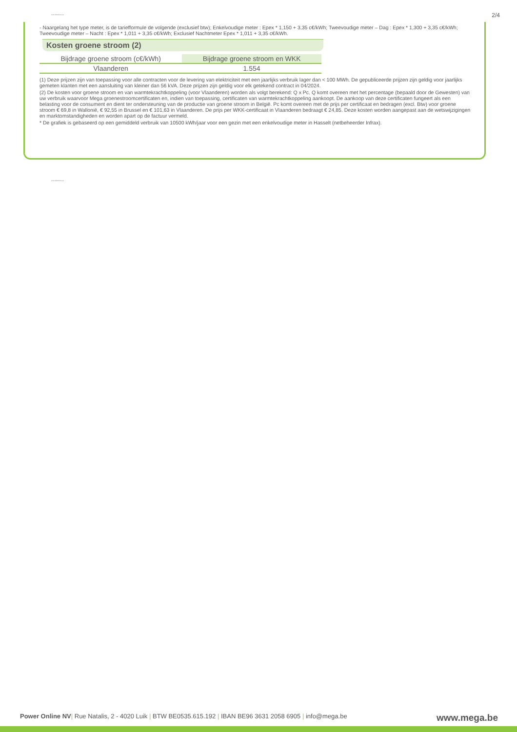www.dubezbeuu.pe 2/4
- Naargelang het type meter, is de tariefformule de volgende (exclusief btw); Enkelvoudige meter : Epex * 1,150 + 3,35 c€/kWh; Tweevoudige meter – Dag : Epex * 1,300 + 3,35 c€/kWh; Tweevoudige meter – Nacht : Epex * 1,011 + 3,35 c€/kWh; Exclusief Nachtmeter Epex * 1,011 + 3,35 c€/kWh.
Kosten groene stroom (2)
| Bijdrage groene stroom (c€/kWh) | Bijdrage groene stroom en WKK |
| --- | --- |
| Vlaanderen | 1.554 |
(1) Deze prijzen zijn van toepassing voor alle contracten voor de levering van elektriciteit met een jaarlijks verbruik lager dan < 100 MWh. De gepubliceerde prijzen zijn geldig voor jaarlijks gemeten klanten met een aansluiting van kleiner dan 56 kVA. Deze prijzen zijn geldig voor elk getekend contract in 04/2024.
(2) De kosten voor groene stroom en van warmtekrachtkoppeling (voor Vlaanderen) worden als volgt berekend: Q x Pc. Q komt overeen met het percentage (bepaald door de Gewesten) van uw verbruik waarvoor Mega groenestroomcertificaten en, indien van toepassing, certificaten van warmtekrachtkoppeling aankoopt. De aankoop van deze certificaten fungeert als een belasting voor de consument en dient ter ondersteuning van de productie van groene stroom in België. Pc komt overeen met de prijs per certificaat en bedragen (excl. Btw) voor groene stroom € 69,8 in Wallonië, € 92,55 in Brussel en € 101,63 in Vlaanderen. De prijs per WKK-certificaat in Vlaanderen bedraagt € 24,85. Deze kosten worden aangepast aan de wetswijzigingen en marktomstandigheden en worden apart op de factuur vermeld.
* De grafiek is gebaseerd op een gemiddeld verbruik van 10500 kWh/jaar voor een gezin met een enkelvoudige meter in Hasselt (netbeheerder Infrax).
www.dubezbeuu.pe
Power Online NV| Rue Natalis, 2 - 4020 Luik | BTW BE0535.615.192 | IBAN BE96 3631 2058 6905 | info@mega.be
www.mega.be